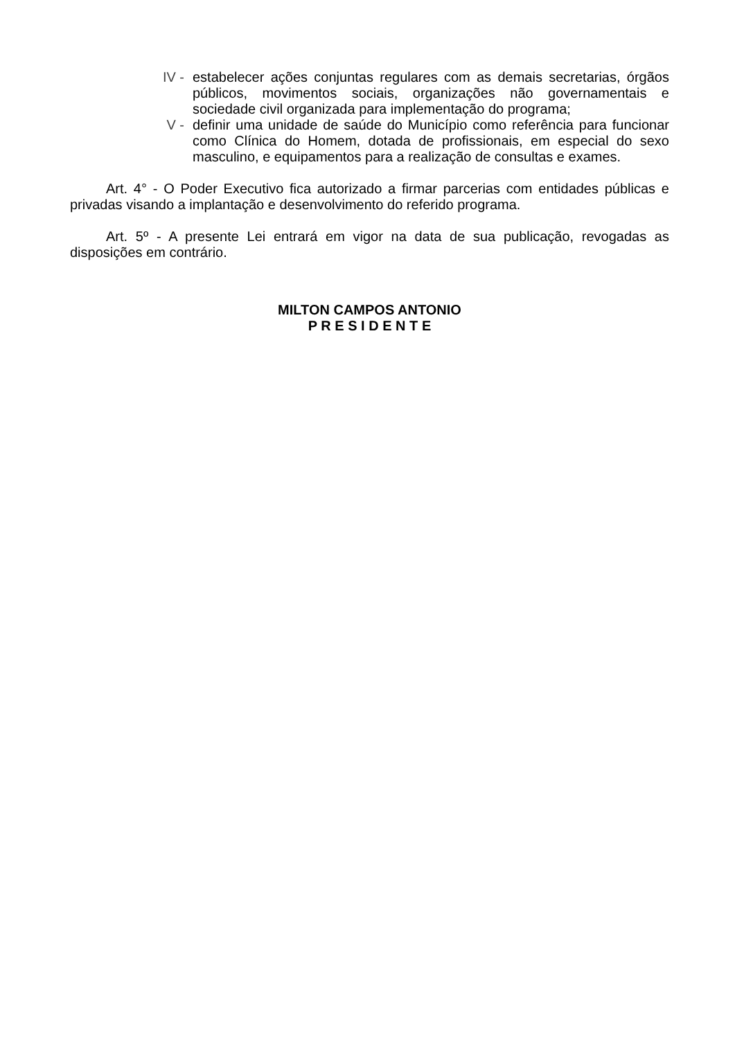IV - estabelecer ações conjuntas regulares com as demais secretarias, órgãos públicos, movimentos sociais, organizações não governamentais e sociedade civil organizada para implementação do programa;
V - definir uma unidade de saúde do Município como referência para funcionar como Clínica do Homem, dotada de profissionais, em especial do sexo masculino, e equipamentos para a realização de consultas e exames.
Art. 4° - O Poder Executivo fica autorizado a firmar parcerias com entidades públicas e privadas visando a implantação e desenvolvimento do referido programa.
Art. 5º - A presente Lei entrará em vigor na data de sua publicação, revogadas as disposições em contrário.
MILTON CAMPOS ANTONIO
P R E S I D E N T E